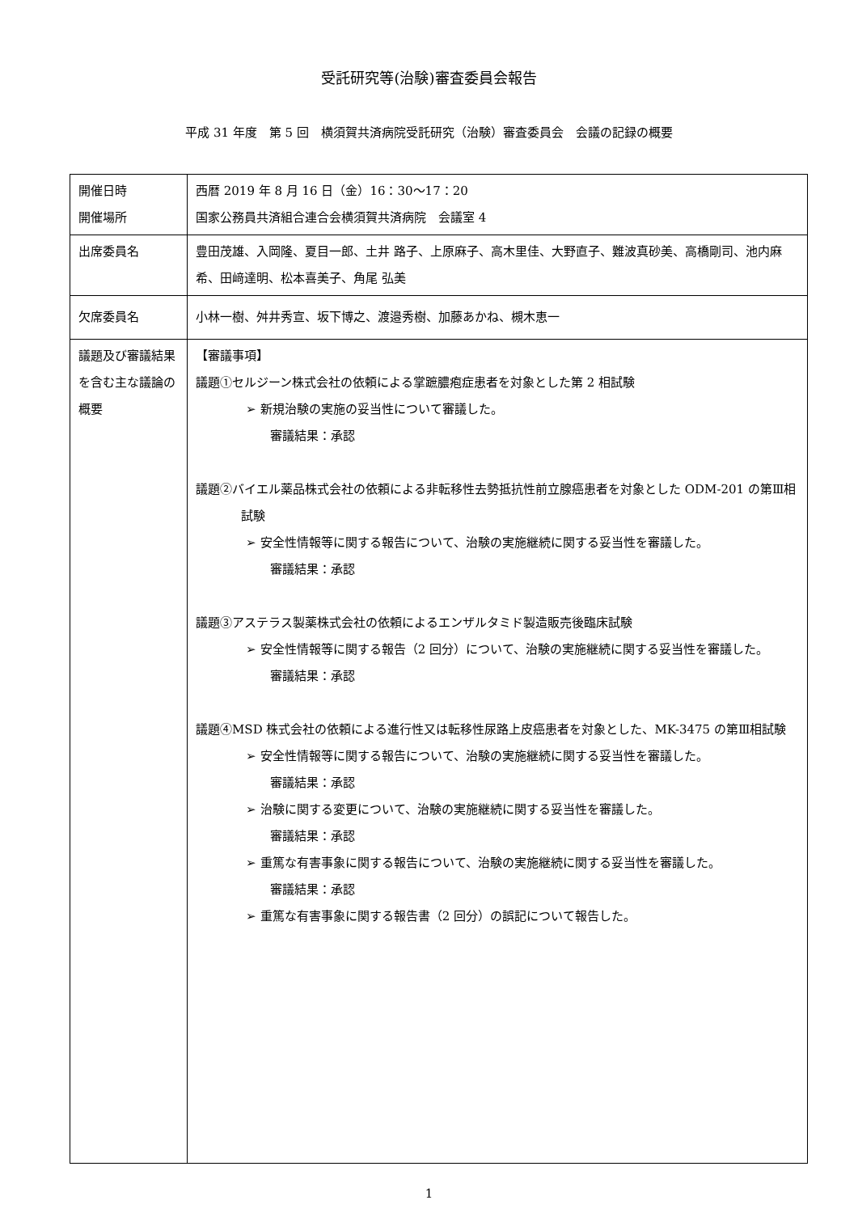受託研究等(治験)審査委員会報告
平成 31 年度　第 5 回　横須賀共済病院受託研究（治験）審査委員会　会議の記録の概要
| 開催日時 開催場所 | 西暦 2019 年 8 月 16 日（金）16：30〜17：20 国家公務員共済組合連合会横須賀共済病院 会議室 4 |
| 出席委員名 | 豊田茂雄、入岡隆、夏目一郎、土井 路子、上原麻子、高木里佳、大野直子、難波真砂美、高橋剛司、池内麻希、田﨑達明、松本喜美子、角尾 弘美 |
| 欠席委員名 | 小林一樹、舛井秀宣、坂下博之、渡邉秀樹、加藤あかね、槻木恵一 |
| 議題及び審議結果を含む主な議論の概要 | 【審議事項】 議題①セルジーン株式会社の依頼による掌蹠膿疱症患者を対象とした第 2 相試験 ➢ 新規治験の実施の妥当性について審議した。 審議結果：承認 議題②バイエル薬品株式会社の依頼による非転移性去勢抵抗性前立腺癌患者を対象とした ODM-201 の第Ⅲ相試験 ➢ 安全性情報等に関する報告について、治験の実施継続に関する妥当性を審議した。 審議結果：承認 議題③アステラス製薬株式会社の依頼によるエンザルタミド製造販売後臨床試験 ➢ 安全性情報等に関する報告（2 回分）について、治験の実施継続に関する妥当性を審議した。 審議結果：承認 議題④MSD 株式会社の依頼による進行性又は転移性尿路上皮癌患者を対象とした、MK-3475 の第Ⅲ相試験 ➢ 安全性情報等に関する報告について、治験の実施継続に関する妥当性を審議した。 審議結果：承認 ➢ 治験に関する変更について、治験の実施継続に関する妥当性を審議した。 審議結果：承認 ➢ 重篤な有害事象に関する報告について、治験の実施継続に関する妥当性を審議した。 審議結果：承認 ➢ 重篤な有害事象に関する報告書（2 回分）の誤記について報告した。 |
1